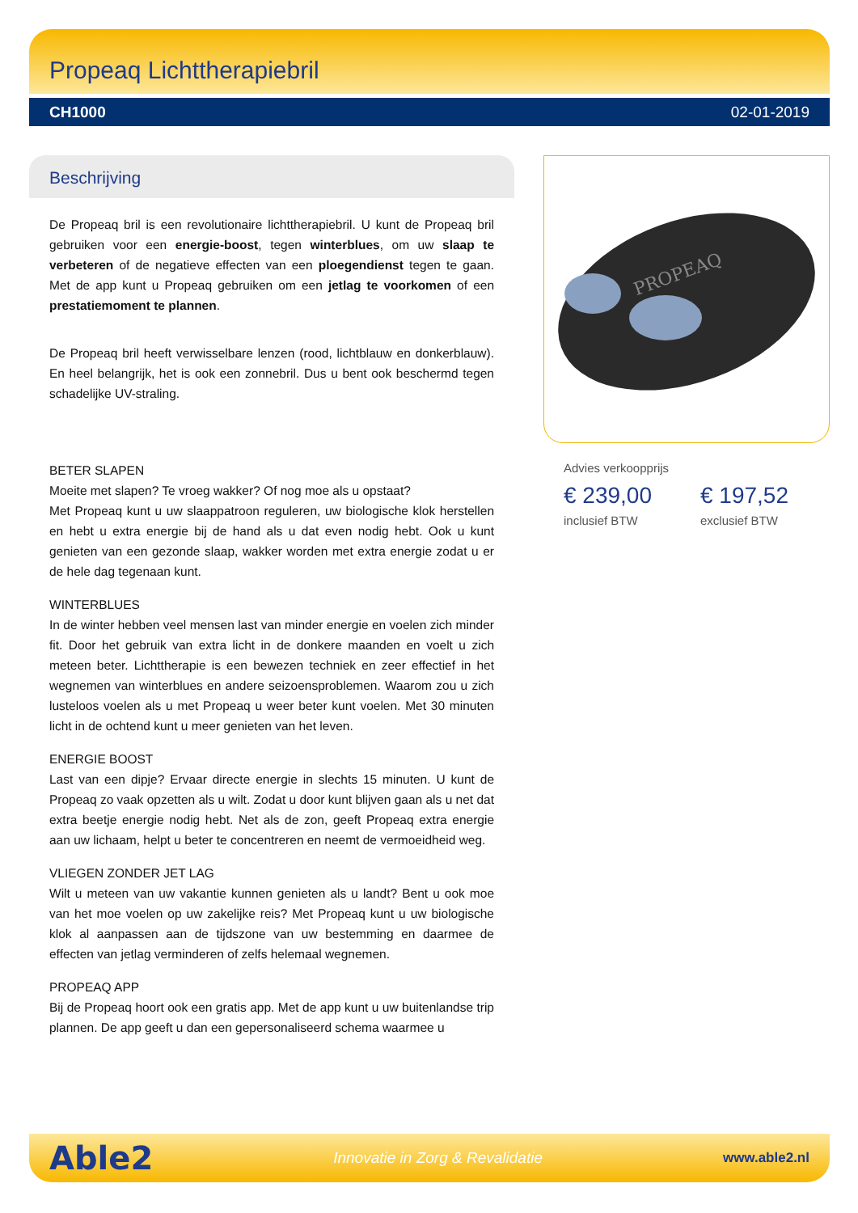Propeaq Lichttherapiebril
CH1000 02-01-2019
Beschrijving
De Propeaq bril is een revolutionaire lichttherapiebril. U kunt de Propeaq bril gebruiken voor een energie-boost, tegen winterblues, om uw slaap te verbeteren of de negatieve effecten van een ploegendienst tegen te gaan. Met de app kunt u Propeaq gebruiken om een jetlag te voorkomen of een prestatiemoment te plannen.
De Propeaq bril heeft verwisselbare lenzen (rood, lichtblauw en donkerblauw). En heel belangrijk, het is ook een zonnebril. Dus u bent ook beschermd tegen schadelijke UV-straling.
BETER SLAPEN
Moeite met slapen? Te vroeg wakker? Of nog moe als u opstaat?
Met Propeaq kunt u uw slaappatroon reguleren, uw biologische klok herstellen en hebt u extra energie bij de hand als u dat even nodig hebt. Ook u kunt genieten van een gezonde slaap, wakker worden met extra energie zodat u er de hele dag tegenaan kunt.
WINTERBLUES
In de winter hebben veel mensen last van minder energie en voelen zich minder fit. Door het gebruik van extra licht in de donkere maanden en voelt u zich meteen beter. Lichttherapie is een bewezen techniek en zeer effectief in het wegnemen van winterblues en andere seizoensproblemen. Waarom zou u zich lusteloos voelen als u met Propeaq u weer beter kunt voelen. Met 30 minuten licht in de ochtend kunt u meer genieten van het leven.
ENERGIE BOOST
Last van een dipje? Ervaar directe energie in slechts 15 minuten. U kunt de Propeaq zo vaak opzetten als u wilt. Zodat u door kunt blijven gaan als u net dat extra beetje energie nodig hebt. Net als de zon, geeft Propeaq extra energie aan uw lichaam, helpt u beter te concentreren en neemt de vermoeidheid weg.
VLIEGEN ZONDER JET LAG
Wilt u meteen van uw vakantie kunnen genieten als u landt? Bent u ook moe van het moe voelen op uw zakelijke reis? Met Propeaq kunt u uw biologische klok al aanpassen aan de tijdszone van uw bestemming en daarmee de effecten van jetlag verminderen of zelfs helemaal wegnemen.
PROPEAQ APP
Bij de Propeaq hoort ook een gratis app. Met de app kunt u uw buitenlandse trip plannen. De app geeft u dan een gepersonaliseerd schema waarmee u
PROPEAQ
Advies verkoopprijs
€ 239,00
inclusief BTW
€ 197,52
exclusief BTW
Able2 Innovatie in Zorg & Revalidatie www.able2.nl